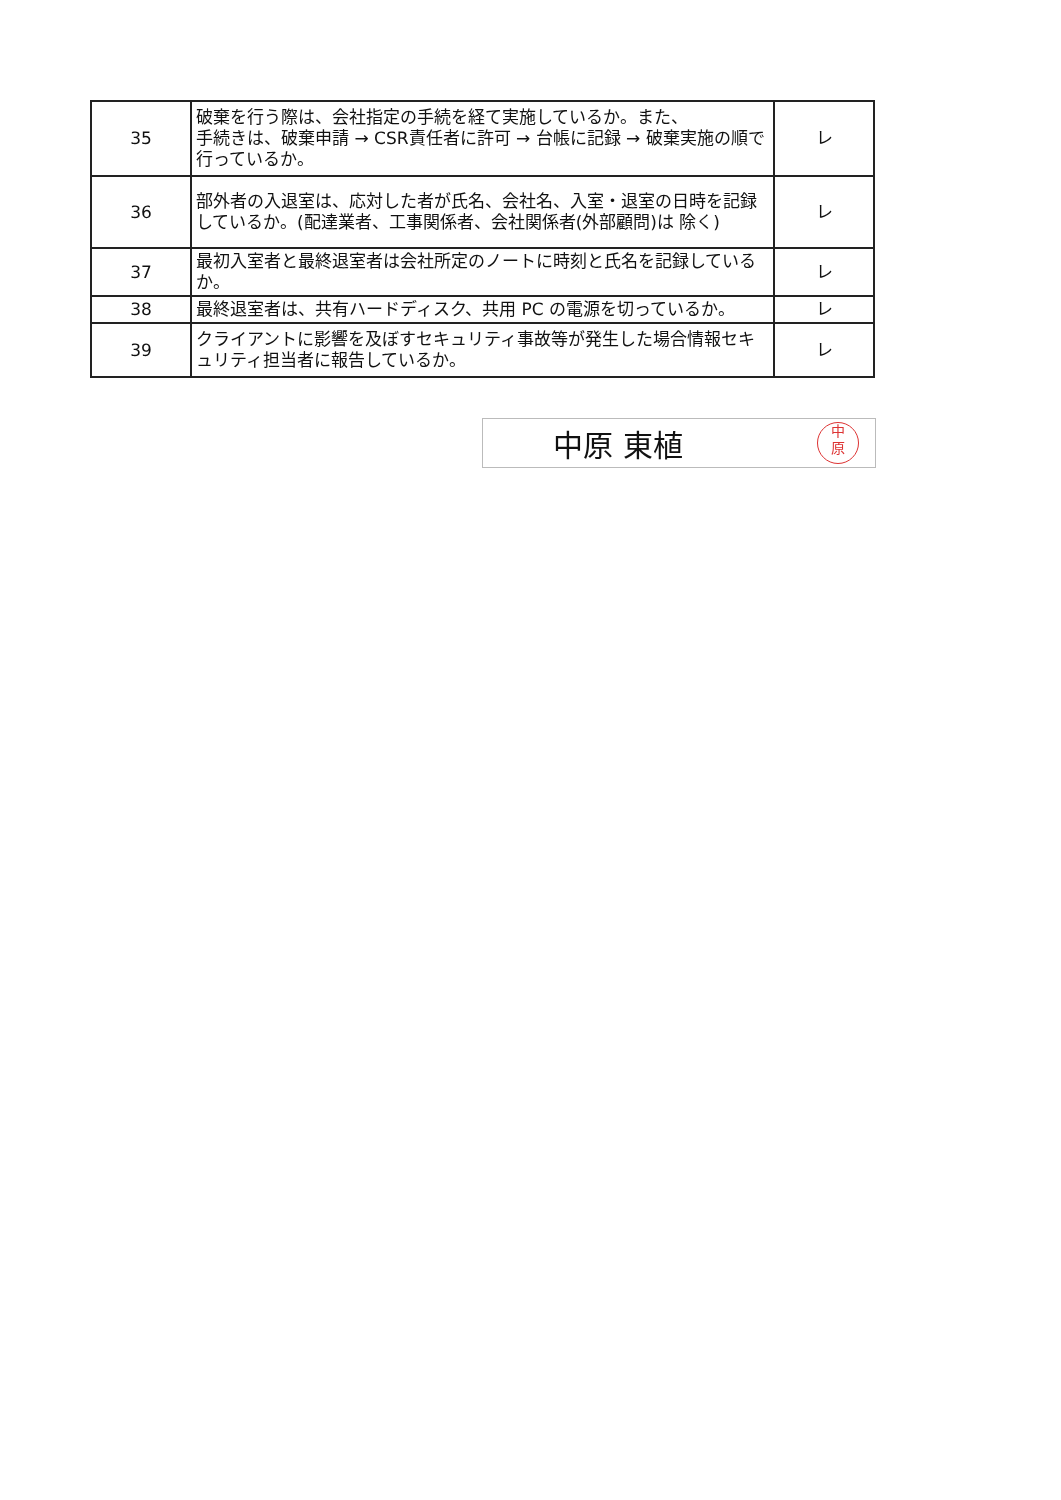| 35 | 破棄を行う際は、会社指定の手続を経て実施しているか。また、 手続きは、破棄申請 → CSR責任者に許可 → 台帳に記録 → 破棄実施の順で行っているか。 | レ |
| 36 | 部外者の入退室は、応対した者が氏名、会社名、入室・退室の日時を記録しているか。(配達業者、工事関係者、会社関係者(外部顧問)は 除く) | レ |
| 37 | 最初入室者と最終退室者は会社所定のノートに時刻と氏名を記録しているか。 | レ |
| 38 | 最終退室者は、共有ハードディスク、共用 PC の電源を切っているか。 | レ |
| 39 | クライアントに影響を及ぼすセキュリティ事故等が発生した場合情報セキュリティ担当者に報告しているか。 | レ |
中原 東植
中
原